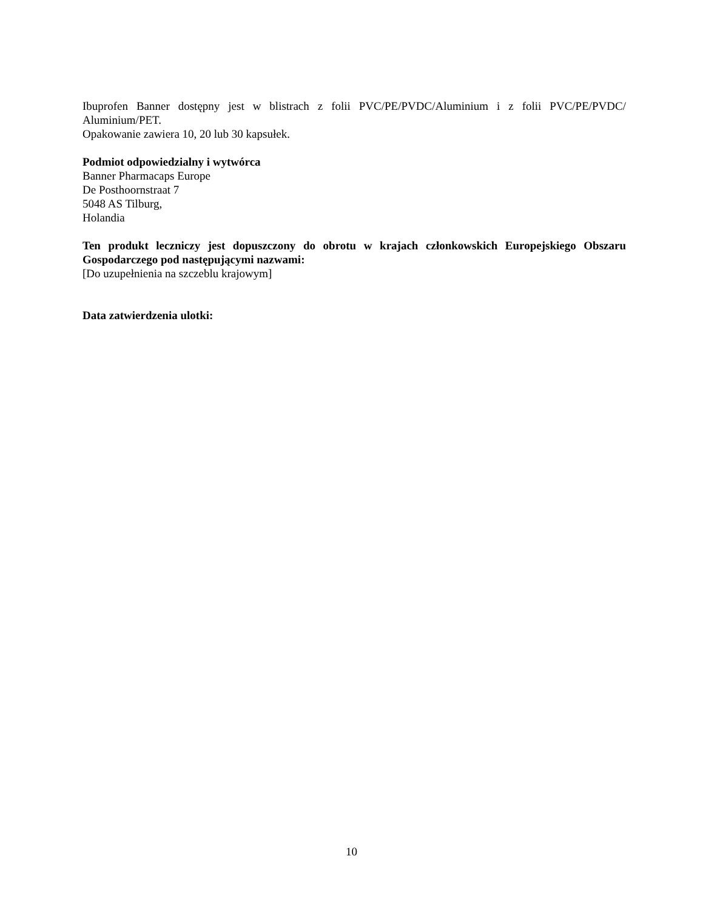Ibuprofen Banner dostępny jest w blistrach z folii PVC/PE/PVDC/Aluminium i z folii PVC/PE/PVDC/ Aluminium/PET.
Opakowanie zawiera 10, 20 lub 30 kapsułek.
Podmiot odpowiedzialny i wytwórca
Banner Pharmacaps Europe
De Posthoornstraat 7
5048 AS Tilburg,
Holandia
Ten produkt leczniczy jest dopuszczony do obrotu w krajach członkowskich Europejskiego Obszaru Gospodarczego pod następującymi nazwami:
[Do uzupełnienia na szczeblu krajowym]
Data zatwierdzenia ulotki:
10